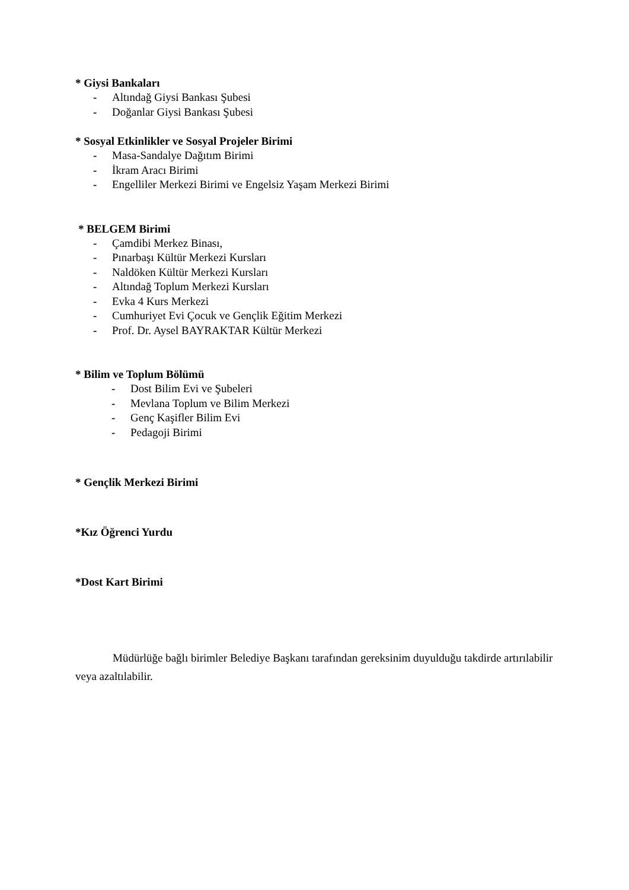* Giysi Bankaları
- Altındağ Giysi Bankası Şubesi
- Doğanlar Giysi Bankası Şubesi
* Sosyal Etkinlikler ve Sosyal Projeler Birimi
- Masa-Sandalye Dağıtım Birimi
- İkram Aracı Birimi
- Engelliler Merkezi Birimi ve Engelsiz Yaşam Merkezi Birimi
* BELGEM Birimi
- Çamdibi Merkez Binası,
- Pınarbaşı Kültür Merkezi Kursları
- Naldöken Kültür Merkezi Kursları
- Altındağ Toplum Merkezi Kursları
- Evka 4 Kurs Merkezi
- Cumhuriyet Evi Çocuk ve Gençlik Eğitim Merkezi
- Prof. Dr. Aysel BAYRAKTAR Kültür Merkezi
* Bilim ve Toplum Bölümü
- Dost Bilim Evi ve Şubeleri
- Mevlana Toplum ve Bilim Merkezi
- Genç Kaşifler Bilim Evi
- Pedagoji Birimi
* Gençlik Merkezi Birimi
*Kız Öğrenci Yurdu
*Dost Kart Birimi
Müdürlüğe bağlı birimler Belediye Başkanı tarafından gereksinim duyulduğu takdirde artırılabilir veya azaltılabilir.